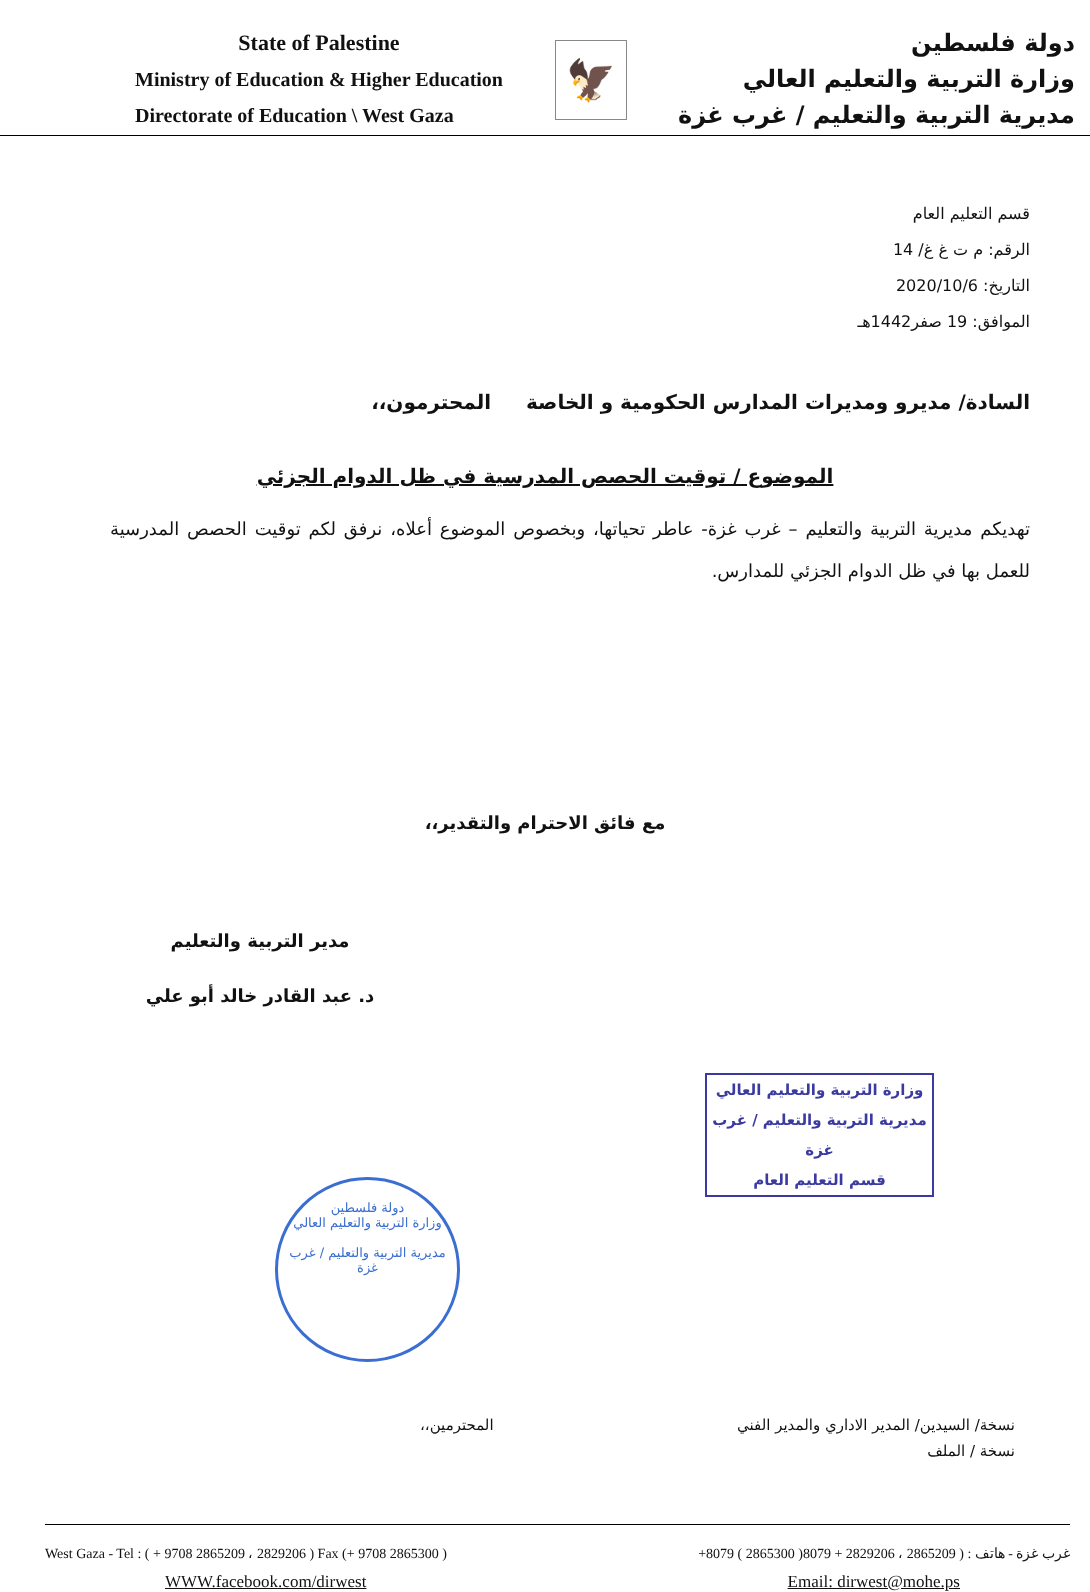State of Palestine
Ministry of Education & Higher Education
Directorate of Education \ West Gaza
🦅
دولة فلسطين
وزارة التربية والتعليم العالي
مديرية التربية والتعليم / غرب غزة
قسم التعليم العام
الرقم: م ت غ غ/ 14
التاريخ: 2020/10/6
الموافق: 19 صفر1442هـ
السادة/ مديرو ومديرات المدارس الحكومية و الخاصة المحترمون،،
الموضوع / توقيت الحصص المدرسية في ظل الدوام الجزئي
تهديكم مديرية التربية والتعليم – غرب غزة- عاطر تحياتها، وبخصوص الموضوع أعلاه، نرفق لكم توقيت الحصص المدرسية للعمل بها في ظل الدوام الجزئي للمدارس.
مع فائق الاحترام والتقدير،،
مدير التربية والتعليم
د. عبد القادر خالد أبو علي
وزارة التربية والتعليم العالي
مديرية التربية والتعليم / غرب غزة
قسم التعليم العام
دولة فلسطين
وزارة التربية والتعليم العالي
مديرية التربية والتعليم / غرب غزة
نسخة/ السيدين/ المدير الاداري والمدير الفني
نسخة / الملف
المحترمين،،
West Gaza - Tel : ( + 9708 2865209 ، 2829206 ) Fax (+ 9708 2865300 ) غرب غزة - هاتف : ( 2865209 ، 2829206 + 8079( 2865300 ) 8079+
WWW.facebook.com/dirwest Email: dirwest@mohe.ps